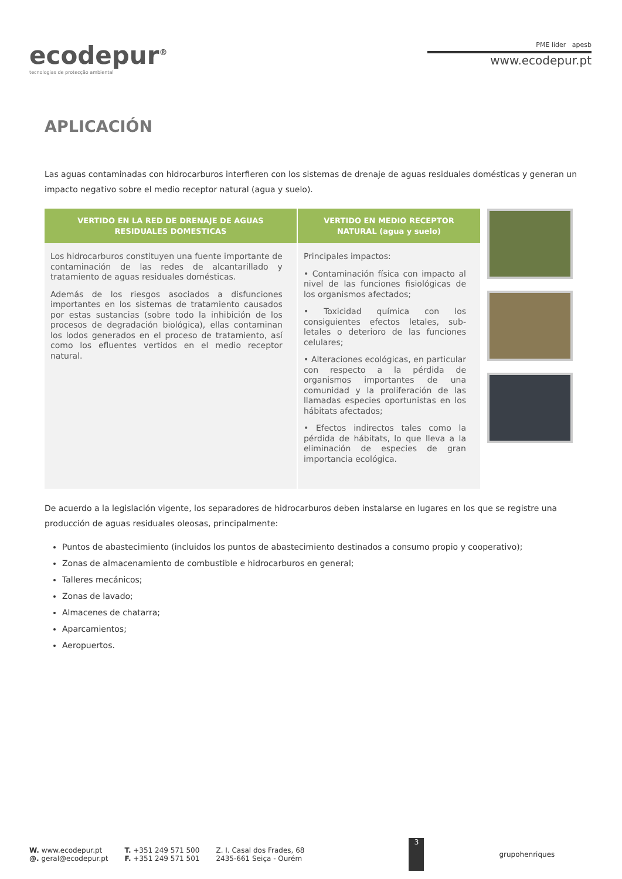ecodepur<sup>®</sup>
tecnologias de protecção ambiental
PME líder apesb
www.ecodepur.pt
APLICACIÓN
Las aguas contaminadas con hidrocarburos interfieren con los sistemas de drenaje de aguas residuales domésticas y generan un impacto negativo sobre el medio receptor natural (agua y suelo).
| VERTIDO EN LA RED DE DRENAJE DE AGUAS RESIDUALES DOMESTICAS | VERTIDO EN MEDIO RECEPTOR NATURAL (agua y suelo) |
| --- | --- |
| Los hidrocarburos constituyen una fuente importante de contaminación de las redes de alcantarillado y tratamiento de aguas residuales domésticas. Además de los riesgos asociados a disfunciones importantes en los sistemas de tratamiento causados por estas sustancias (sobre todo la inhibición de los procesos de degradación biológica), ellas contaminan los lodos generados en el proceso de tratamiento, así como los efluentes vertidos en el medio receptor natural. | Principales impactos: • Contaminación física con impacto al nivel de las funciones fisiológicas de los organismos afectados; • Toxicidad química con los consiguientes efectos letales, sub-letales o deterioro de las funciones celulares; • Alteraciones ecológicas, en particular con respecto a la pérdida de organismos importantes de una comunidad y la proliferación de las llamadas especies oportunistas en los hábitats afectados; • Efectos indirectos tales como la pérdida de hábitats, lo que lleva a la eliminación de especies de gran importancia ecológica. |
De acuerdo a la legislación vigente, los separadores de hidrocarburos deben instalarse en lugares en los que se registre una producción de aguas residuales oleosas, principalmente:
Puntos de abastecimiento (incluidos los puntos de abastecimiento destinados a consumo propio y cooperativo);
Zonas de almacenamiento de combustible e hidrocarburos en general;
Talleres mecánicos;
Zonas de lavado;
Almacenes de chatarra;
Aparcamientos;
Aeropuertos.
W. www.ecodepur.pt
@. geral@ecodepur.pt
T. +351 249 571 500
F. +351 249 571 501
Z. I. Casal dos Frades, 68
2435-661 Seiça - Ourém
3
grupohenriques